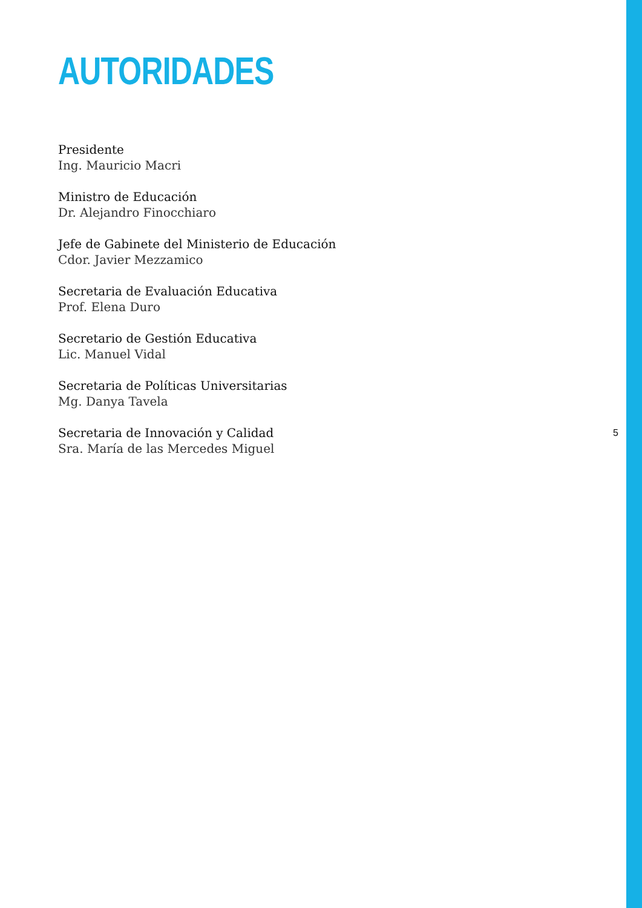AUTORIDADES
Presidente
Ing. Mauricio Macri
Ministro de Educación
Dr. Alejandro Finocchiaro
Jefe de Gabinete del Ministerio de Educación
Cdor. Javier Mezzamico
Secretaria de Evaluación Educativa
Prof. Elena Duro
Secretario de Gestión Educativa
Lic. Manuel Vidal
Secretaria de Políticas Universitarias
Mg. Danya Tavela
Secretaria de Innovación y Calidad
5
Sra. María de las Mercedes Miguel